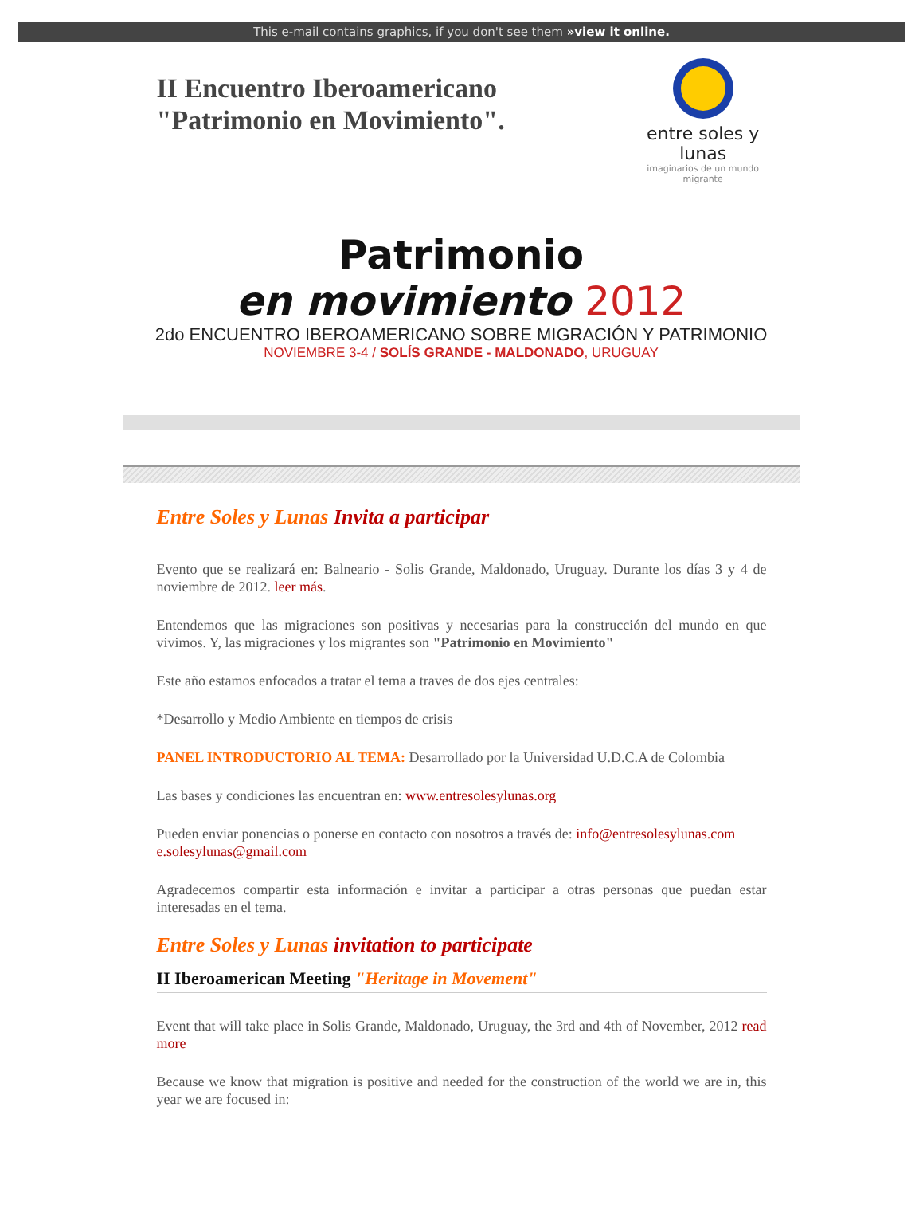This e-mail contains graphics, if you don't see them »view it online.
II Encuentro Iberoamericano "Patrimonio en Movimiento".
entre soles y lunas
imaginarios de un mundo migrante
Patrimonio
en movimiento 2012
2do ENCUENTRO IBEROAMERICANO SOBRE MIGRACIÓN Y PATRIMONIO
NOVIEMBRE 3-4 / SOLÍS GRANDE - MALDONADO, URUGUAY
Entre Soles y Lunas Invita a participar
Evento que se realizará en: Balneario - Solis Grande, Maldonado, Uruguay. Durante los días 3 y 4 de noviembre de 2012. leer más.
Entendemos que las migraciones son positivas y necesarias para la construcción del mundo en que vivimos. Y, las migraciones y los migrantes son "Patrimonio en Movimiento"
Este año estamos enfocados a tratar el tema a traves de dos ejes centrales:
*Desarrollo y Medio Ambiente en tiempos de crisis
PANEL INTRODUCTORIO AL TEMA: Desarrollado por la Universidad U.D.C.A de Colombia
Las bases y condiciones las encuentran en: www.entresolesylunas.org
Pueden enviar ponencias o ponerse en contacto con nosotros a través de: info@entresolesylunas.com
e.solesylunas@gmail.com
Agradecemos compartir esta información e invitar a participar a otras personas que puedan estar interesadas en el tema.
Entre Soles y Lunas invitation to participate
II Iberoamerican Meeting "Heritage in Movement"
Event that will take place in Solis Grande, Maldonado, Uruguay, the 3rd and 4th of November, 2012 read more
Because we know that migration is positive and needed for the construction of the world we are in, this year we are focused in: